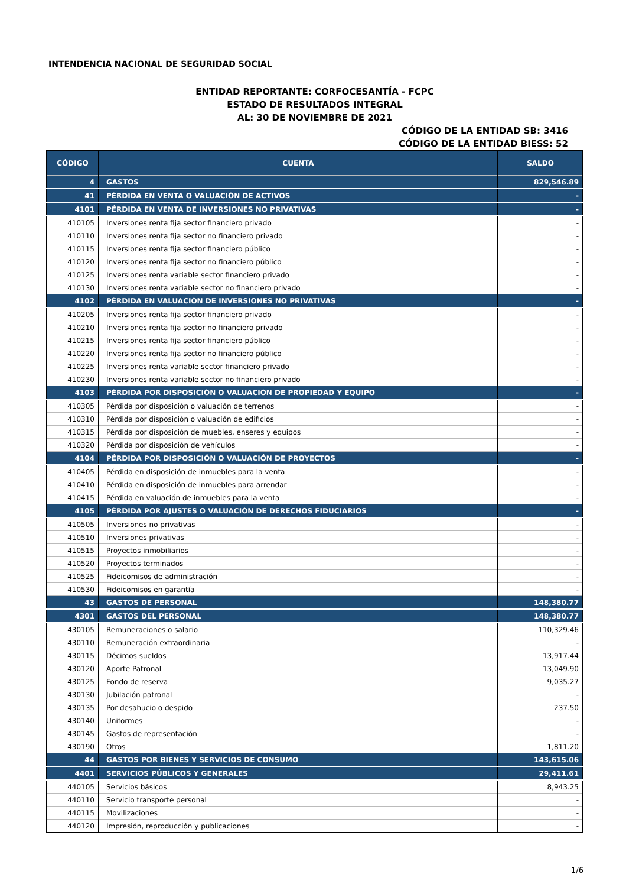INTENDENCIA NACIONAL DE SEGURIDAD SOCIAL
ENTIDAD REPORTANTE: CORFOCESANTÍA - FCPC
ESTADO DE RESULTADOS INTEGRAL
AL: 30 DE NOVIEMBRE DE 2021
CÓDIGO DE LA ENTIDAD SB: 3416
CÓDIGO DE LA ENTIDAD BIESS: 52
| CÓDIGO | CUENTA | SALDO |
| --- | --- | --- |
| 4 | GASTOS | 829,546.89 |
| 41 | PÉRDIDA EN VENTA O VALUACIÓN DE ACTIVOS | - |
| 4101 | PÉRDIDA EN VENTA DE INVERSIONES NO PRIVATIVAS | - |
| 410105 | Inversiones renta fija sector financiero privado | - |
| 410110 | Inversiones renta fija sector no financiero privado | - |
| 410115 | Inversiones renta fija sector financiero público | - |
| 410120 | Inversiones renta fija sector no financiero público | - |
| 410125 | Inversiones renta variable sector financiero privado | - |
| 410130 | Inversiones renta variable sector no financiero privado | - |
| 4102 | PÉRDIDA EN VALUACIÓN DE INVERSIONES NO PRIVATIVAS | - |
| 410205 | Inversiones renta fija sector financiero privado | - |
| 410210 | Inversiones renta fija sector no financiero privado | - |
| 410215 | Inversiones renta fija sector financiero público | - |
| 410220 | Inversiones renta fija sector no financiero público | - |
| 410225 | Inversiones renta variable sector financiero privado | - |
| 410230 | Inversiones renta variable sector no financiero privado | - |
| 4103 | PÉRDIDA POR DISPOSICIÓN O VALUACIÓN DE PROPIEDAD Y EQUIPO | - |
| 410305 | Pérdida por disposición o valuación de terrenos | - |
| 410310 | Pérdida por disposición o valuación de edificios | - |
| 410315 | Pérdida por disposición de muebles, enseres y equipos | - |
| 410320 | Pérdida por disposición de vehículos | - |
| 4104 | PÉRDIDA POR DISPOSICIÓN O VALUACIÓN DE PROYECTOS | - |
| 410405 | Pérdida en disposición de inmuebles para la venta | - |
| 410410 | Pérdida en disposición de inmuebles para arrendar | - |
| 410415 | Pérdida en valuación de inmuebles para la venta | - |
| 4105 | PÉRDIDA POR AJUSTES O VALUACIÓN DE DERECHOS FIDUCIARIOS | - |
| 410505 | Inversiones no privativas | - |
| 410510 | Inversiones privativas | - |
| 410515 | Proyectos inmobiliarios | - |
| 410520 | Proyectos terminados | - |
| 410525 | Fideicomisos de administración | - |
| 410530 | Fideicomisos en garantía | - |
| 43 | GASTOS DE PERSONAL | 148,380.77 |
| 4301 | GASTOS DEL PERSONAL | 148,380.77 |
| 430105 | Remuneraciones o salario | 110,329.46 |
| 430110 | Remuneración extraordinaria | - |
| 430115 | Décimos sueldos | 13,917.44 |
| 430120 | Aporte Patronal | 13,049.90 |
| 430125 | Fondo de reserva | 9,035.27 |
| 430130 | Jubilación patronal | - |
| 430135 | Por desahucio o despido | 237.50 |
| 430140 | Uniformes | - |
| 430145 | Gastos de representación | - |
| 430190 | Otros | 1,811.20 |
| 44 | GASTOS POR BIENES Y SERVICIOS DE CONSUMO | 143,615.06 |
| 4401 | SERVICIOS PÚBLICOS Y GENERALES | 29,411.61 |
| 440105 | Servicios básicos | 8,943.25 |
| 440110 | Servicio transporte personal | - |
| 440115 | Movilizaciones | - |
| 440120 | Impresión, reproducción y publicaciones | - |
1/6